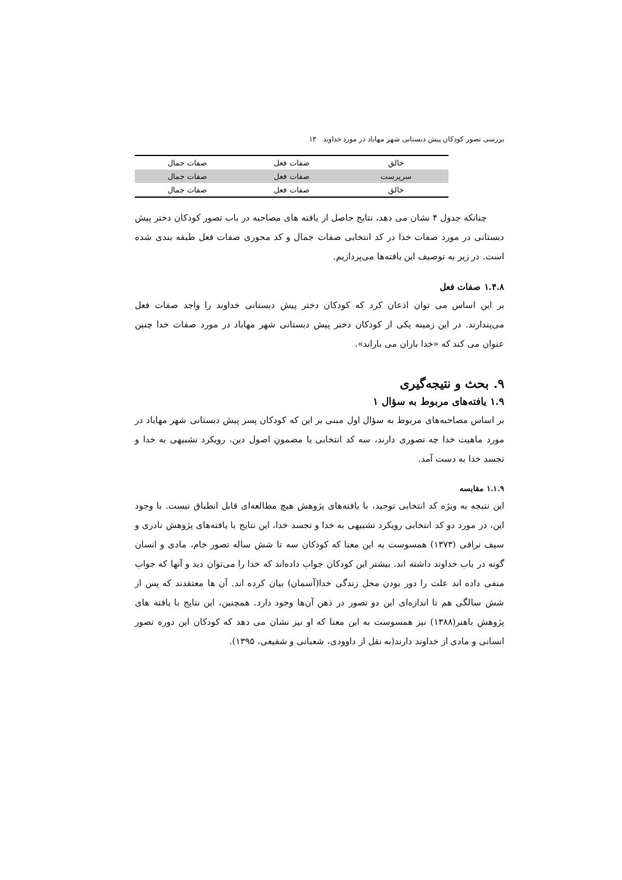بررسی تصور کودکان پیش دبستانی شهر مهاباد در مورد خداوند ۱۳
| خالق | صفات فعل | صفات جمال |
| سرپرست | صفات فعل | صفات جمال |
| خالق | صفات فعل | صفات جمال |
چنانکه جدول ۴ نشان می دهد، نتایج حاصل از یافته های مصاحبه در باب تصور کودکان دختر پیش دبستانی در مورد صفات خدا در کد انتخابی صفات جمال و کد محوری صفات فعل طبقه بندی شده است. در زیر به توصیف این یافته‌ها می‌پردازیم.
۱.۴.۸ صفات فعل
بر این اساس می توان اذعان کرد که کودکان دختر پیش دبستانی خداوند را واجد صفات فعل می‌پندارند. در این زمینه یکی از کودکان دختر پیش دبستانی شهر مهاباد در مورد صفات خدا چنین عنوان می کند که «خدا باران می باراند».
۹. بحث و نتیجه‌گیری
۱.۹ یافته‌های مربوط به سؤال ۱
بر اساس مصاحبه‌های مربوط به سؤال اول مبنی بر این که کودکان پسر پیش دبستانی شهر مهاباد در مورد ماهیت خدا چه تصوری دارند، سه کد انتخابی یا مضمونِ اصول دین، رویکرد تشبیهی به خدا و تجسد خدا به دست آمد.
۱.۱.۹ مقایسه
این نتیجه به ویژه کد انتخابی توحید، با یافته‌های پژوهش هیچ مطالعه‌ای قابل انطباق نیست. با وجود این، در مورد دو کد انتخابی رویکرد تشبیهی به خدا و تجسد خدا، این نتایج با یافته‌های پژوهش نادری و سیف نراقی (۱۳۷۳) همسوست به این معنا که کودکان سه تا شش ساله تصور خام، مادی و انسان گونه در باب خداوند داشته اند. بیشتر این کودکان جواب داده‌اند که خدا را می‌توان دید و آنها که جواب منفی داده اند علت را دور بودن محل زندگی خدا(آسمان) بیان کرده اند. آن ها معتقدند که پس از شش سالگی هم تا اندازه‌ای این دو تصور در ذهن آن‌ها وجود دارد. همچنین، این نتایج با یافته های پژوهش باهنر(۱۳۸۸) نیز همسوست به این معنا که او نیز نشان می دهد که کودکان این دوره تصور انسانی و مادی از خداوند دارند(به نقل از داوودی، شعبانی و شفیعی، ۱۳۹۵).